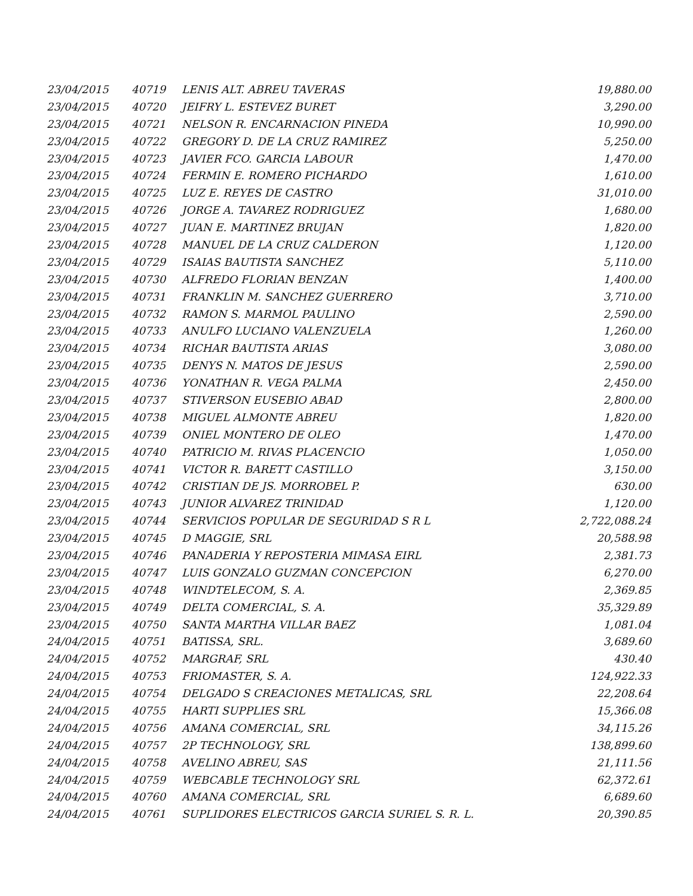| 23/04/2015 | 40719 | LENIS ALT. ABREU TAVERAS | 19,880.00 |
| 23/04/2015 | 40720 | JEIFRY L. ESTEVEZ BURET | 3,290.00 |
| 23/04/2015 | 40721 | NELSON R. ENCARNACION PINEDA | 10,990.00 |
| 23/04/2015 | 40722 | GREGORY D. DE LA CRUZ RAMIREZ | 5,250.00 |
| 23/04/2015 | 40723 | JAVIER FCO. GARCIA LABOUR | 1,470.00 |
| 23/04/2015 | 40724 | FERMIN E. ROMERO PICHARDO | 1,610.00 |
| 23/04/2015 | 40725 | LUZ E. REYES DE CASTRO | 31,010.00 |
| 23/04/2015 | 40726 | JORGE A. TAVAREZ RODRIGUEZ | 1,680.00 |
| 23/04/2015 | 40727 | JUAN E. MARTINEZ BRUJAN | 1,820.00 |
| 23/04/2015 | 40728 | MANUEL DE LA CRUZ CALDERON | 1,120.00 |
| 23/04/2015 | 40729 | ISAIAS BAUTISTA SANCHEZ | 5,110.00 |
| 23/04/2015 | 40730 | ALFREDO FLORIAN BENZAN | 1,400.00 |
| 23/04/2015 | 40731 | FRANKLIN M. SANCHEZ GUERRERO | 3,710.00 |
| 23/04/2015 | 40732 | RAMON S. MARMOL PAULINO | 2,590.00 |
| 23/04/2015 | 40733 | ANULFO LUCIANO VALENZUELA | 1,260.00 |
| 23/04/2015 | 40734 | RICHAR BAUTISTA ARIAS | 3,080.00 |
| 23/04/2015 | 40735 | DENYS N. MATOS DE JESUS | 2,590.00 |
| 23/04/2015 | 40736 | YONATHAN R. VEGA PALMA | 2,450.00 |
| 23/04/2015 | 40737 | STIVERSON EUSEBIO ABAD | 2,800.00 |
| 23/04/2015 | 40738 | MIGUEL ALMONTE ABREU | 1,820.00 |
| 23/04/2015 | 40739 | ONIEL MONTERO DE OLEO | 1,470.00 |
| 23/04/2015 | 40740 | PATRICIO M. RIVAS PLACENCIO | 1,050.00 |
| 23/04/2015 | 40741 | VICTOR R. BARETT CASTILLO | 3,150.00 |
| 23/04/2015 | 40742 | CRISTIAN DE JS. MORROBEL P. | 630.00 |
| 23/04/2015 | 40743 | JUNIOR ALVAREZ TRINIDAD | 1,120.00 |
| 23/04/2015 | 40744 | SERVICIOS POPULAR DE SEGURIDAD S R L | 2,722,088.24 |
| 23/04/2015 | 40745 | D MAGGIE, SRL | 20,588.98 |
| 23/04/2015 | 40746 | PANADERIA Y REPOSTERIA MIMASA EIRL | 2,381.73 |
| 23/04/2015 | 40747 | LUIS GONZALO GUZMAN CONCEPCION | 6,270.00 |
| 23/04/2015 | 40748 | WINDTELECOM, S. A. | 2,369.85 |
| 23/04/2015 | 40749 | DELTA COMERCIAL, S. A. | 35,329.89 |
| 23/04/2015 | 40750 | SANTA MARTHA VILLAR BAEZ | 1,081.04 |
| 24/04/2015 | 40751 | BATISSA, SRL. | 3,689.60 |
| 24/04/2015 | 40752 | MARGRAF, SRL | 430.40 |
| 24/04/2015 | 40753 | FRIOMASTER, S. A. | 124,922.33 |
| 24/04/2015 | 40754 | DELGADO S CREACIONES METALICAS, SRL | 22,208.64 |
| 24/04/2015 | 40755 | HARTI SUPPLIES SRL | 15,366.08 |
| 24/04/2015 | 40756 | AMANA COMERCIAL, SRL | 34,115.26 |
| 24/04/2015 | 40757 | 2P TECHNOLOGY, SRL | 138,899.60 |
| 24/04/2015 | 40758 | AVELINO ABREU, SAS | 21,111.56 |
| 24/04/2015 | 40759 | WEBCABLE TECHNOLOGY SRL | 62,372.61 |
| 24/04/2015 | 40760 | AMANA COMERCIAL, SRL | 6,689.60 |
| 24/04/2015 | 40761 | SUPLIDORES ELECTRICOS GARCIA SURIEL S. R. L. | 20,390.85 |